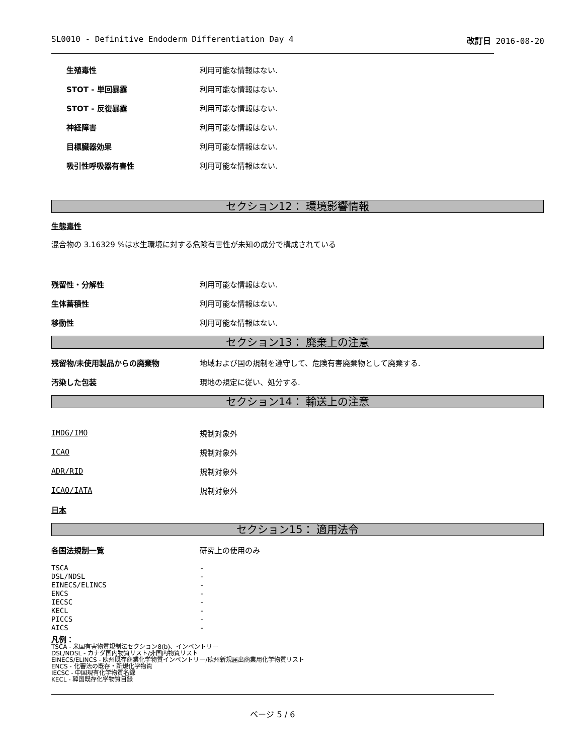SL0010 - Definitive Endoderm Differentiation Day 4 改訂日 2016-08-20
| 生殖毒性 | 利用可能な情報はない. |
| STOT - 単回暴露 | 利用可能な情報はない. |
| STOT - 反復暴露 | 利用可能な情報はない. |
| 神経障害 | 利用可能な情報はない. |
| 目標臓器効果 | 利用可能な情報はない. |
| 吸引性呼吸器有害性 | 利用可能な情報はない. |
セクション12： 環境影響情報
生態毒性
混合物の 3.16329 %は水生環境に対する危険有害性が未知の成分で構成されている
| 残留性・分解性 | 利用可能な情報はない. |
| 生体蓄積性 | 利用可能な情報はない. |
| 移動性 | 利用可能な情報はない. |
セクション13： 廃棄上の注意
| 残留物/未使用製品からの廃棄物 | 地域および国の規制を遵守して、危険有害廃棄物として廃棄する. |
| 汚染した包装 | 現地の規定に従い、処分する. |
セクション14： 輸送上の注意
| IMDG/IMO | 規制対象外 |
| ICAO | 規制対象外 |
| ADR/RID | 規制対象外 |
| ICAO/IATA | 規制対象外 |
| 日本 | |
セクション15： 適用法令
| 各国法規制一覧 | 研究上の使用のみ |
| TSCA | - |
| DSL/NDSL | - |
| EINECS/ELINCS | - |
| ENCS | - |
| IECSC | - |
| KECL | - |
| PICCS | - |
| AICS | - |
凡例：
TSCA - 米国有害物質規制法セクション8(b)、インベントリー
DSL/NDSL - カナダ国内物質リスト/非国内物質リスト
EINECS/ELINCS - 欧州既存商業化学物質インベントリー/欧州新規届出商業用化学物質リスト
ENCS - 化審法の既存・新規化学物質
IECSC - 中国現有化学物質名録
KECL - 韓国既存化学物質目録
ページ 5 / 6